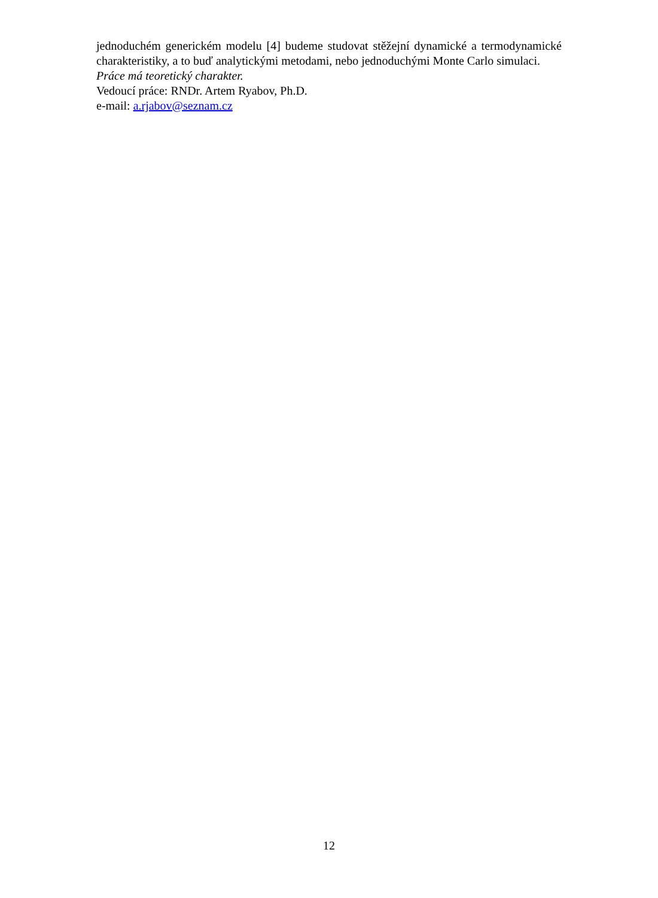jednoduchém generickém modelu [4] budeme studovat stěžejní dynamické a termodynamické charakteristiky, a to buď analytickými metodami, nebo jednoduchými Monte Carlo simulaci.
Práce má teoretický charakter.
Vedoucí práce: RNDr. Artem Ryabov, Ph.D.
e-mail: a.rjabov@seznam.cz
12